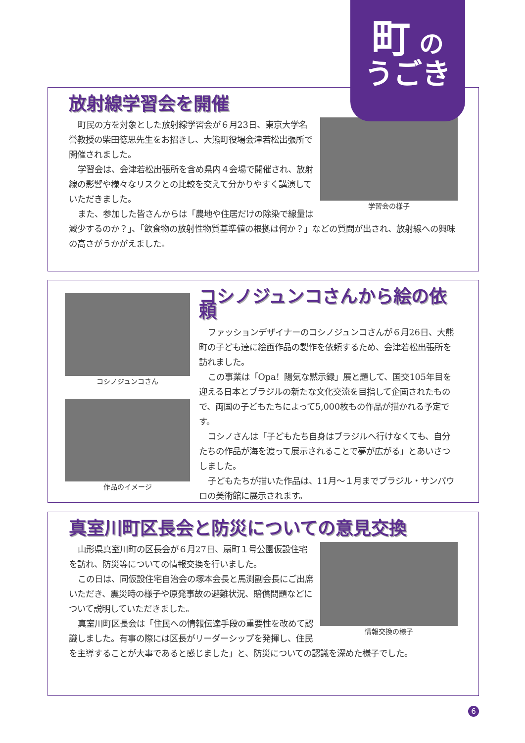放射線学習会を開催
学習会の様子
町民の方を対象とした放射線学習会が６月23日、東京大学名誉教授の柴田徳思先生をお招きし、大熊町役場会津若松出張所で開催されました。
学習会は、会津若松出張所を含め県内４会場で開催され、放射線の影響や様々なリスクとの比較を交えて分かりやすく講演していただきました。
また、参加した皆さんからは「農地や住居だけの除染で線量は減少するのか？」、「飲食物の放射性物質基準値の根拠は何か？」などの質問が出され、放射線への興味の高さがうかがえました。
町 の
うごき
コシノジュンコさん
作品のイメージ
コシノジュンコさんから絵の依頼
ファッションデザイナーのコシノジュンコさんが６月26日、大熊町の子ども達に絵画作品の製作を依頼するため、会津若松出張所を訪れました。
この事業は「Opa！陽気な黙示録」展と題して、国交105年目を迎える日本とブラジルの新たな文化交流を目指して企画されたもので、両国の子どもたちによって5,000枚もの作品が描かれる予定です。
コシノさんは「子どもたち自身はブラジルへ行けなくても、自分たちの作品が海を渡って展示されることで夢が広がる」とあいさつしました。
子どもたちが描いた作品は、11月～１月までブラジル・サンパウロの美術館に展示されます。
真室川町区長会と防災についての意見交換
情報交換の様子
山形県真室川町の区長会が６月27日、扇町１号公園仮設住宅を訪れ、防災等についての情報交換を行いました。
この日は、同仮設住宅自治会の塚本会長と馬渕副会長にご出席いただき、震災時の様子や原発事故の避難状況、賠償問題などについて説明していただきました。
真室川町区長会は「住民への情報伝達手段の重要性を改めて認識しました。有事の際には区長がリーダーシップを発揮し、住民を主導することが大事であると感じました」と、防災についての認識を深めた様子でした。
6